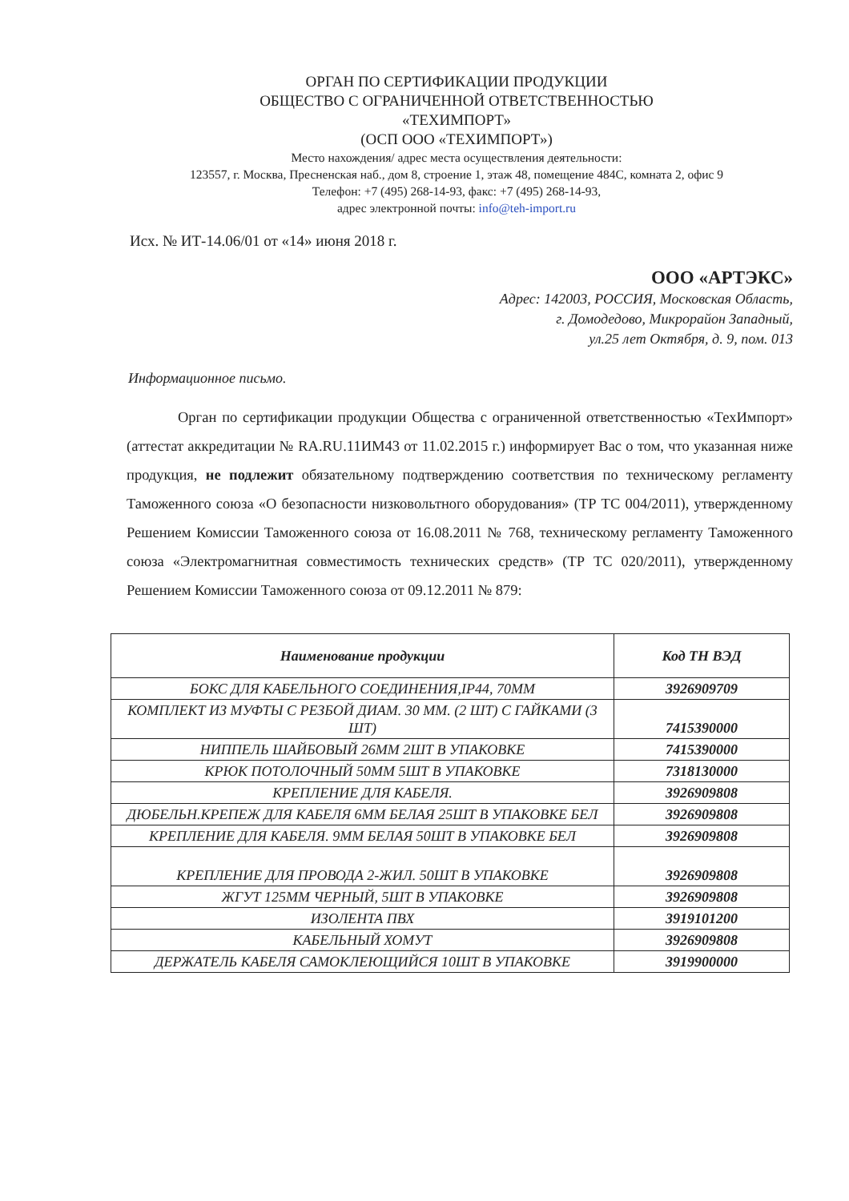ОРГАН ПО СЕРТИФИКАЦИИ ПРОДУКЦИИ
ОБЩЕСТВО С ОГРАНИЧЕННОЙ ОТВЕТСТВЕННОСТЬЮ
«ТЕХИМПОРТ»
(ОСП ООО «ТЕХИМПОРТ»)
Место нахождения/ адрес места осуществления деятельности:
123557, г. Москва, Пресненская наб., дом 8, строение 1, этаж 48, помещение 484С, комната 2, офис 9
Телефон: +7 (495) 268-14-93, факс: +7 (495) 268-14-93,
адрес электронной почты: info@teh-import.ru
Исх. № ИТ-14.06/01 от «14» июня 2018 г.
ООО «АРТЭКС»
Адрес: 142003, РОССИЯ, Московская Область,
г. Домодедово, Микрорайон Западный,
ул.25 лет Октября, д. 9, пом. 013
Информационное письмо.
Орган по сертификации продукции Общества с ограниченной ответственностью «ТехИмпорт» (аттестат аккредитации № RA.RU.11ИМ43 от 11.02.2015 г.) информирует Вас о том, что указанная ниже продукция, не подлежит обязательному подтверждению соответствия по техническому регламенту Таможенного союза «О безопасности низковольтного оборудования» (ТР ТС 004/2011), утвержденному Решением Комиссии Таможенного союза от 16.08.2011 № 768, техническому регламенту Таможенного союза «Электромагнитная совместимость технических средств» (ТР ТС 020/2011), утвержденному Решением Комиссии Таможенного союза от 09.12.2011 № 879:
| Наименование продукции | Код ТН ВЭД |
| --- | --- |
| БОКС ДЛЯ КАБЕЛЬНОГО СОЕДИНЕНИЯ,IP44, 70ММ | 3926909709 |
| КОМПЛЕКТ ИЗ МУФТЫ С РЕЗБОЙ ДИАМ. 30 ММ. (2 ШТ) С ГАЙКАМИ (3 ШТ) | 7415390000 |
| НИППЕЛЬ ШАЙБОВЫЙ 26ММ 2ШТ В УПАКОВКЕ | 7415390000 |
| КРЮК ПОТОЛОЧНЫЙ 50ММ 5ШТ В УПАКОВКЕ | 7318130000 |
| КРЕПЛЕНИЕ ДЛЯ КАБЕЛЯ. | 3926909808 |
| ДЮБЕЛЬН.КРЕПЕЖ ДЛЯ КАБЕЛЯ 6ММ БЕЛАЯ 25ШТ В УПАКОВКЕ БЕЛ | 3926909808 |
| КРЕПЛЕНИЕ ДЛЯ КАБЕЛЯ. 9ММ БЕЛАЯ 50ШТ В УПАКОВКЕ БЕЛ | 3926909808 |
| КРЕПЛЕНИЕ ДЛЯ ПРОВОДА 2-ЖИЛ. 50ШТ В УПАКОВКЕ | 3926909808 |
| ЖГУТ 125ММ ЧЕРНЫЙ, 5ШТ В УПАКОВКЕ | 3926909808 |
| ИЗОЛЕНТА ПВХ | 3919101200 |
| КАБЕЛЬНЫЙ ХОМУТ | 3926909808 |
| ДЕРЖАТЕЛЬ КАБЕЛЯ САМОКЛЕЮЩИЙСЯ 10ШТ В УПАКОВКЕ | 3919900000 |